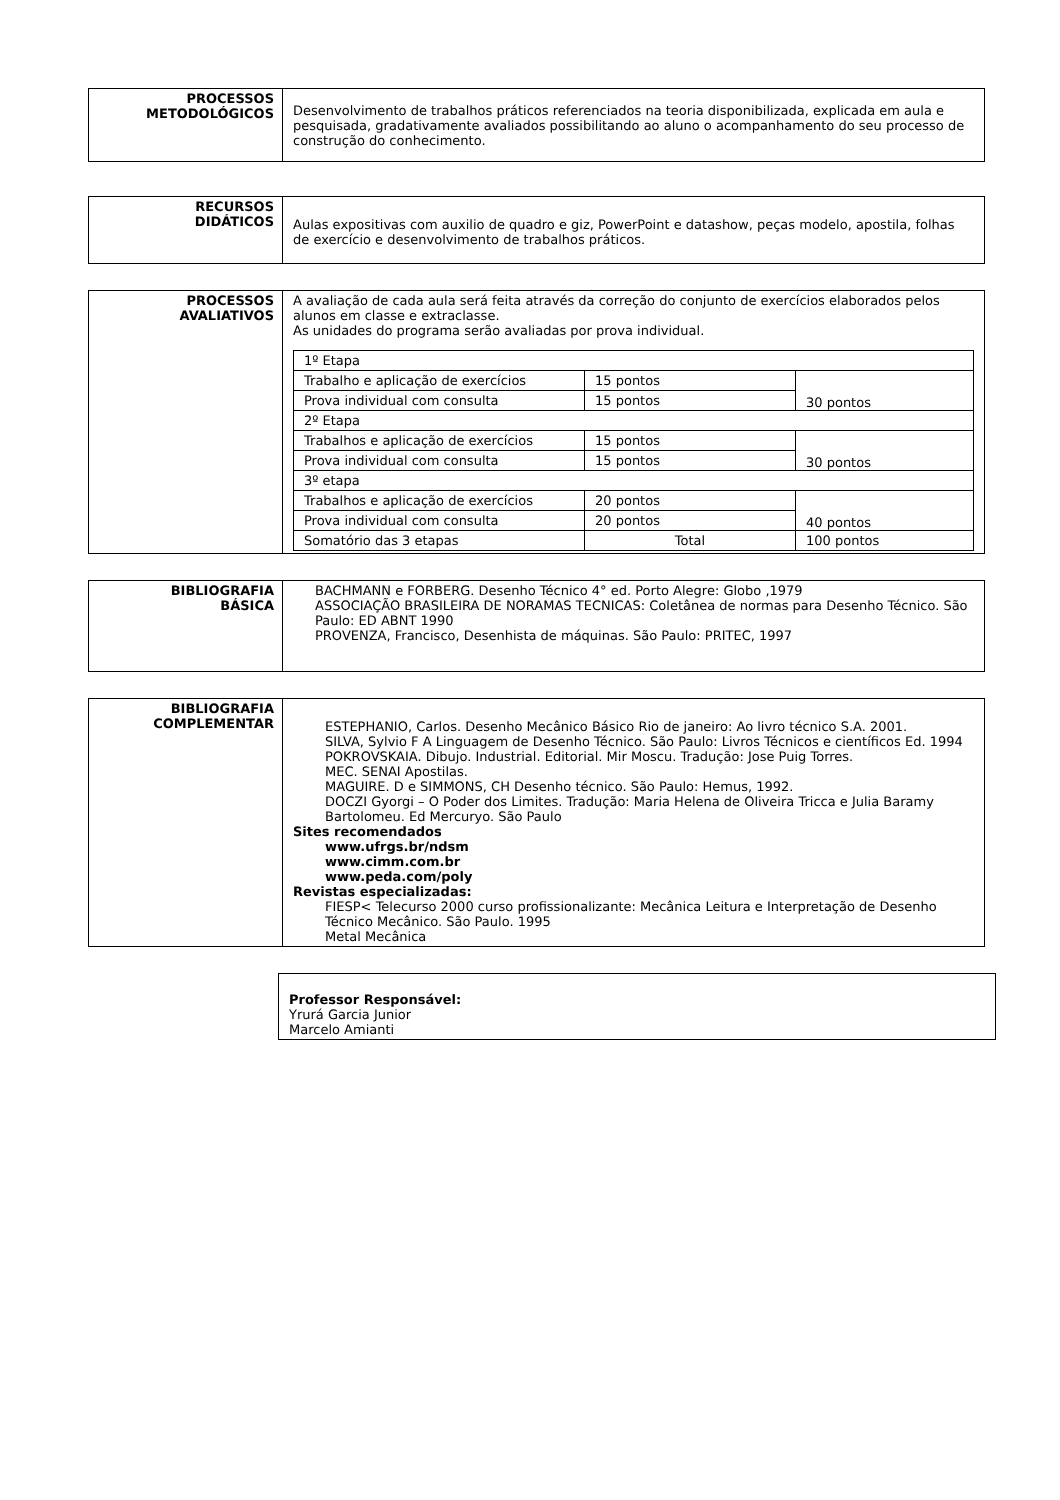| PROCESSOS METODOLÓGICOS | Desenvolvimento de trabalhos práticos referenciados na teoria disponibilizada, explicada em aula e pesquisada, gradativamente avaliados possibilitando ao aluno o acompanhamento do seu processo de construção do conhecimento. |
| RECURSOS DIDÁTICOS | Aulas expositivas com auxilio de quadro e giz, PowerPoint e datashow, peças modelo, apostila, folhas de exercício e desenvolvimento de trabalhos práticos. |
| PROCESSOS AVALIATIVOS | A avaliação de cada aula será feita através da correção do conjunto de exercícios elaborados pelos alunos em classe e extraclasse. As unidades do programa serão avaliadas por prova individual. / 1º Etapa / / / / Trabalho e aplicação de exercícios / 15 pontos / 30 pontos / / Prova individual com consulta / 15 pontos / / / 2º Etapa / / / / Trabalhos e aplicação de exercícios / 15 pontos / 30 pontos / / Prova individual com consulta / 15 pontos / / / 3º etapa / / / / Trabalhos e aplicação de exercícios / 20 pontos / 40 pontos / / Prova individual com consulta / 20 pontos / / / Somatório das 3 etapas / Total / 100 pontos / |
| BIBLIOGRAFIA BÁSICA | BACHMANN e FORBERG. Desenho Técnico 4° ed. Porto Alegre: Globo ,1979 ASSOCIAÇÃO BRASILEIRA DE NORAMAS TECNICAS: Coletânea de normas para Desenho Técnico. São Paulo: ED ABNT 1990 PROVENZA, Francisco, Desenhista de máquinas. São Paulo: PRITEC, 1997 |
| BIBLIOGRAFIA COMPLEMENTAR | ESTEPHANIO, Carlos. Desenho Mecânico Básico Rio de janeiro: Ao livro técnico S.A. 2001. SILVA, Sylvio F A Linguagem de Desenho Técnico. São Paulo: Livros Técnicos e científicos Ed. 1994 POKROVSKAIA. Dibujo. Industrial. Editorial. Mir Moscu. Tradução: Jose Puig Torres. MEC. SENAI Apostilas. MAGUIRE. D e SIMMONS, CH Desenho técnico. São Paulo: Hemus, 1992. DOCZI Gyorgi – O Poder dos Limites. Tradução: Maria Helena de Oliveira Tricca e Julia Baramy Bartolomeu. Ed Mercuryo. São Paulo Sites recomendados www.ufrgs.br/ndsm www.cimm.com.br www.peda.com/poly Revistas especializadas: FIESP< Telecurso 2000 curso profissionalizante: Mecânica Leitura e Interpretação de Desenho Técnico Mecânico. São Paulo. 1995 Metal Mecânica |
Professor Responsável:
Yrurá Garcia Junior
Marcelo Amianti